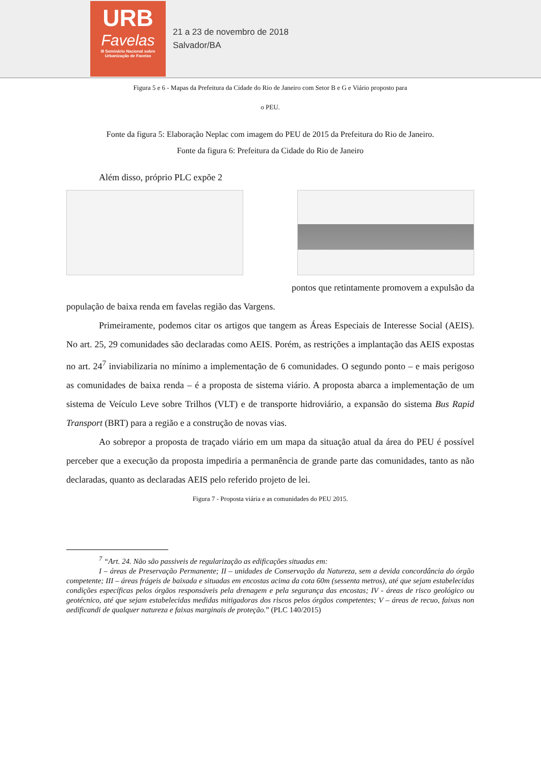URB
Favelas
III Seminário Nacional sobre Urbanização de Favelas
21 a 23 de novembro de 2018
Salvador/BA
Figura 5 e 6 - Mapas da Prefeitura da Cidade do Rio de Janeiro com Setor B e G e Viário proposto para
o PEU.
Fonte da figura 5: Elaboração Neplac com imagem do PEU de 2015 da Prefeitura do Rio de Janeiro.
Fonte da figura 6: Prefeitura da Cidade do Rio de Janeiro
Além disso, próprio PLC expõe 2
pontos que retintamente promovem a expulsão da
população de baixa renda em favelas região das Vargens.
Primeiramente, podemos citar os artigos que tangem as Áreas Especiais de Interesse Social (AEIS). No art. 25, 29 comunidades são declaradas como AEIS. Porém, as restrições a implantação das AEIS expostas no art. 24<sup>7</sup> inviabilizaria no mínimo a implementação de 6 comunidades. O segundo ponto – e mais perigoso as comunidades de baixa renda – é a proposta de sistema viário. A proposta abarca a implementação de um sistema de Veículo Leve sobre Trilhos (VLT) e de transporte hidroviário, a expansão do sistema Bus Rapid Transport (BRT) para a região e a construção de novas vias.
Ao sobrepor a proposta de traçado viário em um mapa da situação atual da área do PEU é possível perceber que a execução da proposta impediria a permanência de grande parte das comunidades, tanto as não declaradas, quanto as declaradas AEIS pelo referido projeto de lei.
Figura 7 - Proposta viária e as comunidades do PEU 2015.
<sup>7</sup> “Art. 24. Não são passiveis de regularização as edificações situadas em:
I – áreas de Preservação Permanente; II – unidades de Conservação da Natureza, sem a devida concordância do órgão competente; III – áreas frágeis de baixada e situadas em encostas acima da cota 60m (sessenta metros), até que sejam estabelecidas condições específicas pelos órgãos responsáveis pela drenagem e pela segurança das encostas; IV - áreas de risco geológico ou geotécnico, até que sejam estabelecidas medidas mitigadoras dos riscos pelos órgãos competentes; V – áreas de recuo, faixas non aedificandi de qualquer natureza e faixas marginais de proteção.” (PLC 140/2015)